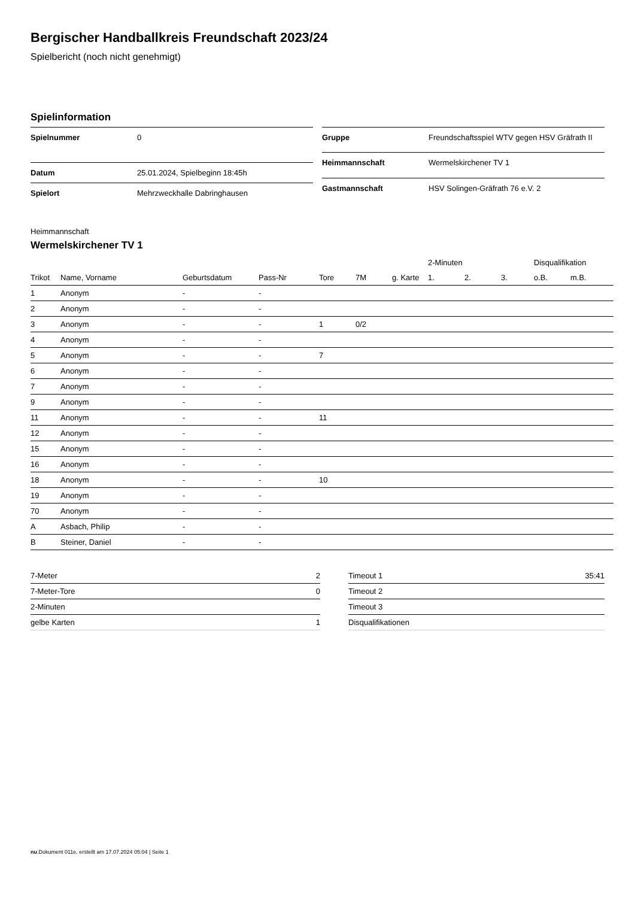Bergischer Handballkreis Freundschaft 2023/24
Spielbericht (noch nicht genehmigt)
Spielinformation
| Spielnummer | 0 |
| Datum | 25.01.2024, Spielbeginn 18:45h |
| Spielort | Mehrzweckhalle Dabringhausen |
| Gruppe | Freundschaftsspiel WTV gegen HSV Gräfrath II |
| Heimmannschaft | Wermelskirchener TV 1 |
| Gastmannschaft | HSV Solingen-Gräfrath 76 e.V. 2 |
Heimmannschaft
Wermelskirchener TV 1
| | | | | | | | 2-Minuten | | | Disqualifikation | |
| --- | --- | --- | --- | --- | --- | --- | --- | --- | --- | --- | --- |
| Trikot | Name, Vorname | Geburtsdatum | Pass-Nr | Tore | 7M | g. Karte | 1. | 2. | 3. | o.B. | m.B. |
| 1 | Anonym | - | - | | | | | | | | |
| 2 | Anonym | - | - | | | | | | | | |
| 3 | Anonym | - | - | 1 | 0/2 | | | | | | |
| 4 | Anonym | - | - | | | | | | | | |
| 5 | Anonym | - | - | 7 | | | | | | | |
| 6 | Anonym | - | - | | | | | | | | |
| 7 | Anonym | - | - | | | | | | | | |
| 9 | Anonym | - | - | | | | | | | | |
| 11 | Anonym | - | - | 11 | | | | | | | |
| 12 | Anonym | - | - | | | | | | | | |
| 15 | Anonym | - | - | | | | | | | | |
| 16 | Anonym | - | - | | | | | | | | |
| 18 | Anonym | - | - | 10 | | | | | | | |
| 19 | Anonym | - | - | | | | | | | | |
| 70 | Anonym | - | - | | | | | | | | |
| A | Asbach, Philip | - | - | | | | | | | | |
| B | Steiner, Daniel | - | - | | | | | | | | |
| 7-Meter | 2 |
| 7-Meter-Tore | 0 |
| 2-Minuten | |
| gelbe Karten | 1 |
| Timeout 1 | 35:41 |
| Timeout 2 | |
| Timeout 3 | |
| Disqualifikationen | |
nu.Dokument 011e, erstellt am 17.07.2024 05:04 | Seite 1